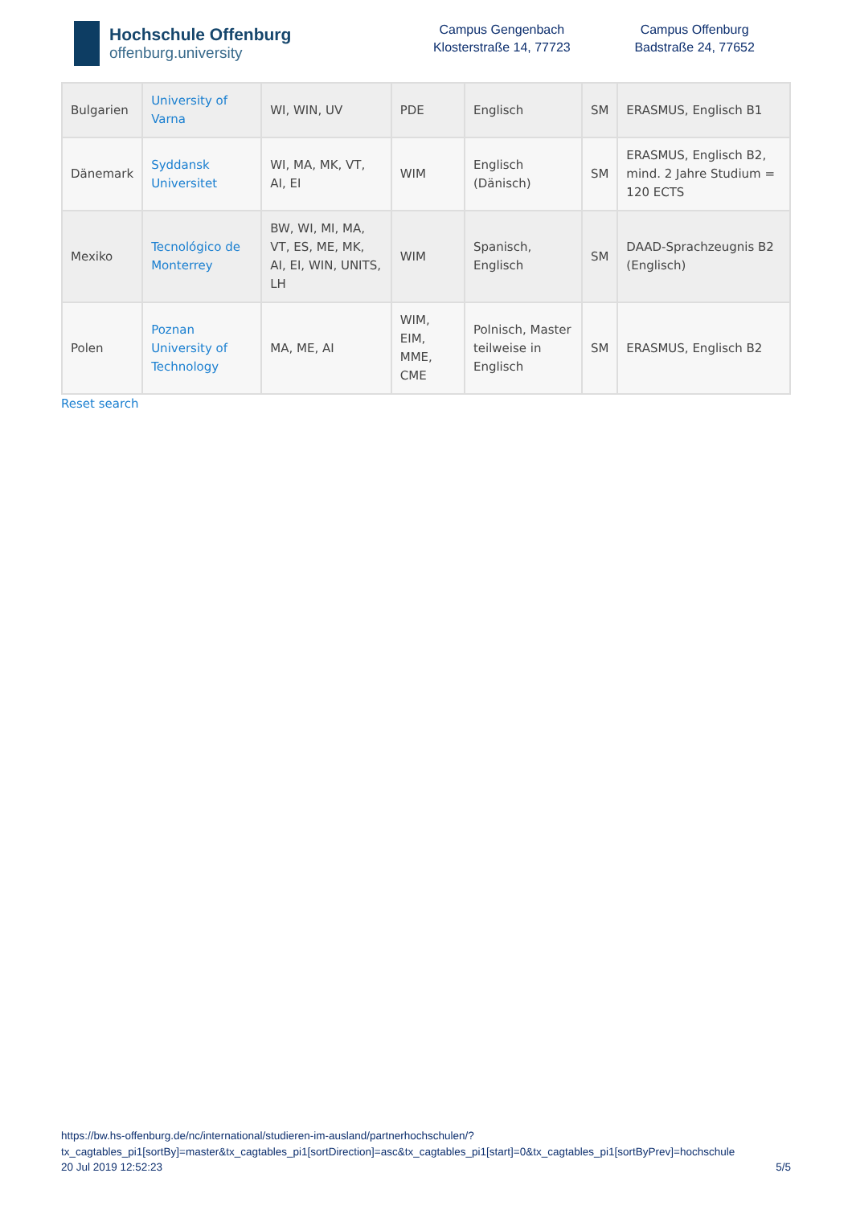Hochschule Offenburg
offenburg.university
Campus Gengenbach
Klosterstraße 14, 77723
Campus Offenburg
Badstraße 24, 77652
| Bulgarien | University of Varna | WI, WIN, UV | PDE | Englisch | SM | ERASMUS, Englisch B1 |
| Dänemark | Syddansk Universitet | WI, MA, MK, VT, AI, EI | WIM | Englisch (Dänisch) | SM | ERASMUS, Englisch B2, mind. 2 Jahre Studium = 120 ECTS |
| Mexiko | Tecnológico de Monterrey | BW, WI, MI, MA, VT, ES, ME, MK, AI, EI, WIN, UNITS, LH | WIM | Spanisch, Englisch | SM | DAAD-Sprachzeugnis B2 (Englisch) |
| Polen | Poznan University of Technology | MA, ME, AI | WIM, EIM, MME, CME | Polnisch, Master teilweise in Englisch | SM | ERASMUS, Englisch B2 |
Reset search
https://bw.hs-offenburg.de/nc/international/studieren-im-ausland/partnerhochschulen/?
tx_cagtables_pi1[sortBy]=master&tx_cagtables_pi1[sortDirection]=asc&tx_cagtables_pi1[start]=0&tx_cagtables_pi1[sortByPrev]=hochschule
20 Jul 2019 12:52:23 5/5